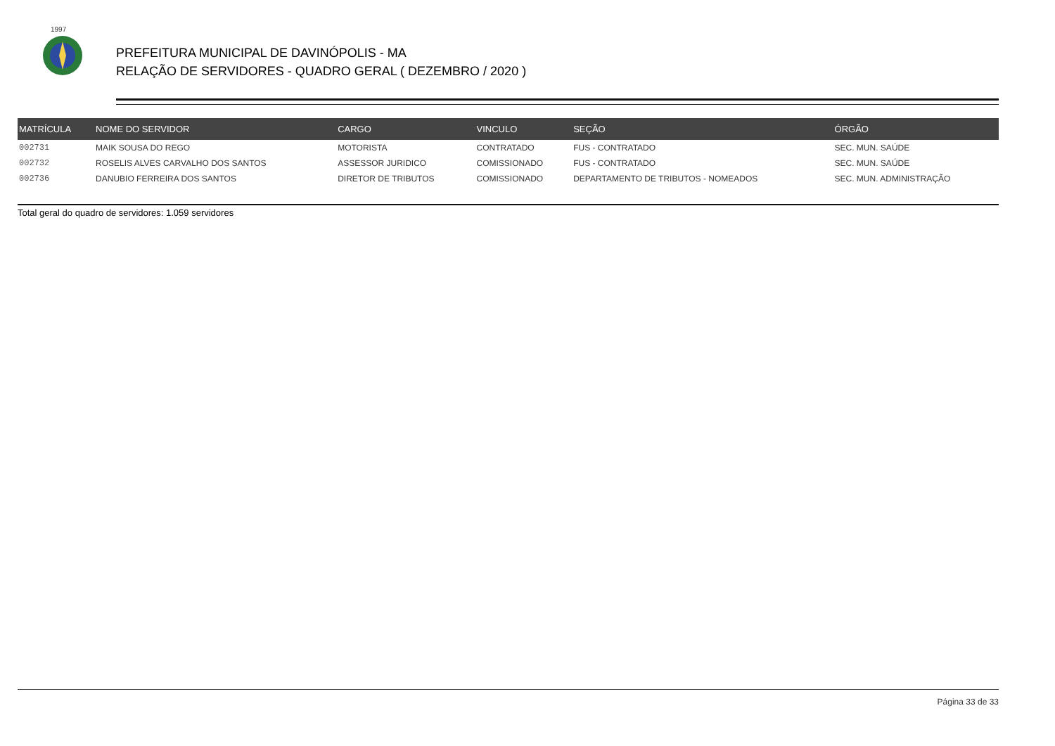1997
PREFEITURA MUNICIPAL DE DAVINÓPOLIS - MA
RELAÇÃO DE SERVIDORES - QUADRO GERAL ( DEZEMBRO / 2020 )
| MATRÍCULA | NOME DO SERVIDOR | CARGO | VINCULO | SEÇÃO | ÓRGÃO |
| --- | --- | --- | --- | --- | --- |
| 002731 | MAIK SOUSA DO REGO | MOTORISTA | CONTRATADO | FUS - CONTRATADO | SEC. MUN. SAÚDE |
| 002732 | ROSELIS ALVES CARVALHO DOS SANTOS | ASSESSOR JURIDICO | COMISSIONADO | FUS - CONTRATADO | SEC. MUN. SAÚDE |
| 002736 | DANUBIO FERREIRA DOS SANTOS | DIRETOR DE TRIBUTOS | COMISSIONADO | DEPARTAMENTO DE TRIBUTOS - NOMEADOS | SEC. MUN. ADMINISTRAÇÃO |
Total geral do quadro de servidores: 1.059 servidores
Página 33 de 33